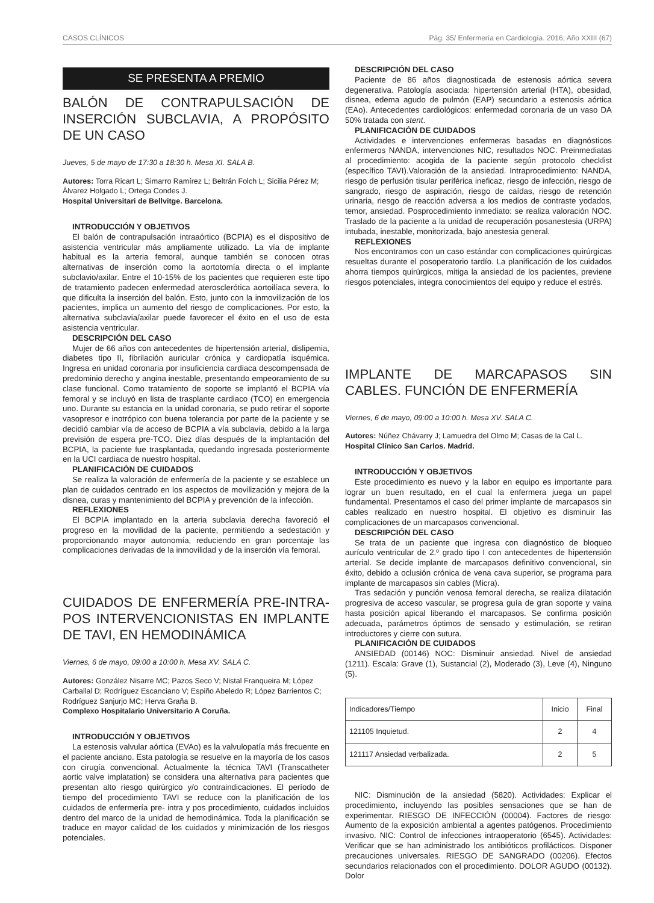CASOS CLÍNICOS Pág. 35/ Enfermería en Cardiología. 2016; Año XXIII (67)
SE PRESENTA A PREMIO
BALÓN DE CONTRAPULSACIÓN DE INSERCIÓN SUBCLAVIA, A PROPÓSITO DE UN CASO
Jueves, 5 de mayo de 17:30 a 18:30 h. Mesa XI. SALA B.
Autores: Torra Ricart L; Simarro Ramírez L; Beltrán Folch L; Sicilia Pérez M; Álvarez Holgado L; Ortega Condes J.
Hospital Universitari de Bellvitge. Barcelona.
INTRODUCCIÓN Y OBJETIVOS
El balón de contrapulsación intraaórtico (BCPIA) es el dispositivo de asistencia ventricular más ampliamente utilizado. La vía de implante habitual es la arteria femoral, aunque también se conocen otras alternativas de inserción como la aortotomía directa o el implante subclavio/axilar. Entre el 10-15% de los pacientes que requieren este tipo de tratamiento padecen enfermedad aterosclerótica aortoilíaca severa, lo que dificulta la inserción del balón. Esto, junto con la inmovilización de los pacientes, implica un aumento del riesgo de complicaciones. Por esto, la alternativa subclavia/axilar puede favorecer el éxito en el uso de esta asistencia ventricular.
DESCRIPCIÓN DEL CASO
Mujer de 66 años con antecedentes de hipertensión arterial, dislipemia, diabetes tipo II, fibrilación auricular crónica y cardiopatía isquémica. Ingresa en unidad coronaria por insuficiencia cardiaca descompensada de predominio derecho y angina inestable, presentando empeoramiento de su clase funcional. Como tratamiento de soporte se implantó el BCPIA vía femoral y se incluyó en lista de trasplante cardiaco (TCO) en emergencia uno. Durante su estancia en la unidad coronaria, se pudo retirar el soporte vasopresor e inotrópico con buena tolerancia por parte de la paciente y se decidió cambiar vía de acceso de BCPIA a vía subclavia, debido a la larga previsión de espera pre-TCO. Diez días después de la implantación del BCPIA, la paciente fue trasplantada, quedando ingresada posteriormente en la UCI cardiaca de nuestro hospital.
PLANIFICACIÓN DE CUIDADOS
Se realiza la valoración de enfermería de la paciente y se establece un plan de cuidados centrado en los aspectos de movilización y mejora de la disnea, curas y mantenimiento del BCPIA y prevención de la infección.
REFLEXIONES
El BCPIA implantado en la arteria subclavia derecha favoreció el progreso en la movilidad de la paciente, permitiendo a sedestación y proporcionando mayor autonomía, reduciendo en gran porcentaje las complicaciones derivadas de la inmovilidad y de la inserción vía femoral.
CUIDADOS DE ENFERMERÍA PRE-INTRA-POS INTERVENCIONISTAS EN IMPLANTE DE TAVI, EN HEMODINÁMICA
Viernes, 6 de mayo, 09:00 a 10:00 h. Mesa XV. SALA C.
Autores: González Nisarre MC; Pazos Seco V; Nistal Franqueira M; López Carballal D; Rodríguez Escanciano V; Espiño Abeledo R; López Barrientos C; Rodríguez Sanjurjo MC; Herva Graña B.
Complexo Hospitalario Universitario A Coruña.
INTRODUCCIÓN Y OBJETIVOS
La estenosis valvular aórtica (EVAo) es la valvulopatía más frecuente en el paciente anciano. Esta patología se resuelve en la mayoría de los casos con cirugía convencional. Actualmente la técnica TAVI (Transcatheter aortic valve implatation) se considera una alternativa para pacientes que presentan alto riesgo quirúrgico y/o contraindicaciones. El período de tiempo del procedimiento TAVI se reduce con la planificación de los cuidados de enfermería pre- intra y pos procedimiento, cuidados incluidos dentro del marco de la unidad de hemodinámica. Toda la planificación se traduce en mayor calidad de los cuidados y minimización de los riesgos potenciales.
DESCRIPCIÓN DEL CASO
Paciente de 86 años diagnosticada de estenosis aórtica severa degenerativa. Patología asociada: hipertensión arterial (HTA), obesidad, disnea, edema agudo de pulmón (EAP) secundario a estenosis aórtica (EAo). Antecedentes cardiológicos: enfermedad coronaria de un vaso DA 50% tratada con stent.
PLANIFICACIÓN DE CUIDADOS
Actividades e intervenciones enfermeras basadas en diagnósticos enfermeros NANDA, intervenciones NIC, resultados NOC. Preinmediatas al procedimiento: acogida de la paciente según protocolo checklist (específico TAVI).Valoración de la ansiedad. Intraprocedimiento: NANDA, riesgo de perfusión tisular periférica ineficaz, riesgo de infección, riesgo de sangrado, riesgo de aspiración, riesgo de caídas, riesgo de retención urinaria, riesgo de reacción adversa a los medios de contraste yodados, temor, ansiedad. Posprocedimiento inmediato: se realiza valoración NOC. Traslado de la paciente a la unidad de recuperación posanestesia (URPA) intubada, inestable, monitorizada, bajo anestesia general.
REFLEXIONES
Nos encontramos con un caso estándar con complicaciones quirúrgicas resueltas durante el posoperatorio tardío. La planificación de los cuidados ahorra tiempos quirúrgicos, mitiga la ansiedad de los pacientes, previene riesgos potenciales, integra conocimientos del equipo y reduce el estrés.
IMPLANTE DE MARCAPASOS SIN CABLES. FUNCIÓN DE ENFERMERÍA
Viernes, 6 de mayo, 09:00 a 10:00 h. Mesa XV. SALA C.
Autores: Núñez Chávarry J; Lamuedra del Olmo M; Casas de la Cal L.
Hospital Clínico San Carlos. Madrid.
INTRODUCCIÓN Y OBJETIVOS
Este procedimiento es nuevo y la labor en equipo es importante para lograr un buen resultado, en el cual la enfermera juega un papel fundamental. Presentamos el caso del primer implante de marcapasos sin cables realizado en nuestro hospital. El objetivo es disminuir las complicaciones de un marcapasos convencional.
DESCRIPCIÓN DEL CASO
Se trata de un paciente que ingresa con diagnóstico de bloqueo aurículo ventricular de 2.º grado tipo I con antecedentes de hipertensión arterial. Se decide implante de marcapasos definitivo convencional, sin éxito, debido a oclusión crónica de vena cava superior, se programa para implante de marcapasos sin cables (Micra).
Tras sedación y punción venosa femoral derecha, se realiza dilatación progresiva de acceso vascular, se progresa guía de gran soporte y vaina hasta posición apical liberando el marcapasos. Se confirma posición adecuada, parámetros óptimos de sensado y estimulación, se retiran introductores y cierre con sutura.
PLANIFICACIÓN DE CUIDADOS
ANSIEDAD (00146) NOC: Disminuir ansiedad. Nivel de ansiedad (1211). Escala: Grave (1), Sustancial (2), Moderado (3), Leve (4), Ninguno (5).
| Indicadores/Tiempo | Inicio | Final |
| 121105 Inquietud. | 2 | 4 |
| 121117 Ansiedad verbalizada. | 2 | 5 |
NIC: Disminución de la ansiedad (5820). Actividades: Explicar el procedimiento, incluyendo las posibles sensaciones que se han de experimentar. RIESGO DE INFECCIÓN (00004). Factores de riesgo: Aumento de la exposición ambiental a agentes patógenos. Procedimiento invasivo. NIC: Control de infecciones intraoperatorio (6545). Actividades: Verificar que se han administrado los antibióticos profilácticos. Disponer precauciones universales. RIESGO DE SANGRADO (00206). Efectos secundarios relacionados con el procedimiento. DOLOR AGUDO (00132). Dolor